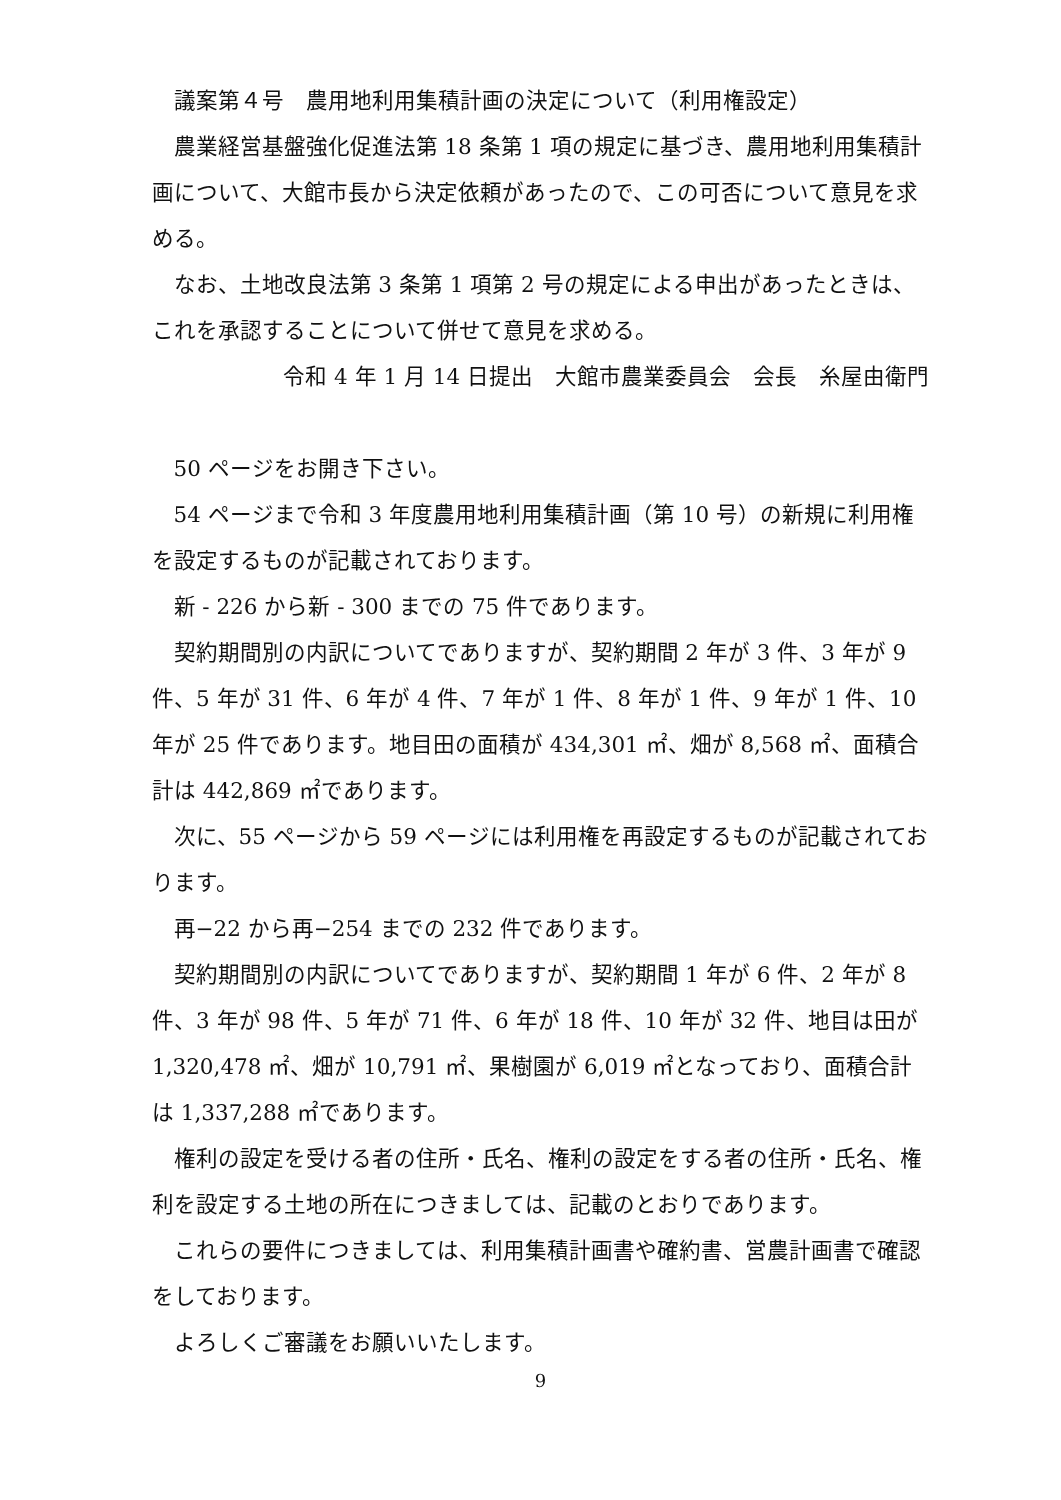議案第４号　農用地利用集積計画の決定について（利用権設定）
農業経営基盤強化促進法第 18 条第 1 項の規定に基づき、農用地利用集積計画について、大館市長から決定依頼があったので、この可否について意見を求める。
なお、土地改良法第 3 条第 1 項第 2 号の規定による申出があったときは、これを承認することについて併せて意見を求める。
令和 4 年 1 月 14 日提出　大館市農業委員会　会長　糸屋由衛門
50 ページをお開き下さい。
54 ページまで令和 3 年度農用地利用集積計画（第 10 号）の新規に利用権を設定するものが記載されております。
新 - 226 から新 - 300 までの 75 件であります。
契約期間別の内訳についてでありますが、契約期間 2 年が 3 件、3 年が 9 件、5 年が 31 件、6 年が 4 件、7 年が 1 件、8 年が 1 件、9 年が 1 件、10 年が 25 件であります。地目田の面積が 434,301 ㎡、畑が 8,568 ㎡、面積合計は 442,869 ㎡であります。
次に、55 ページから 59 ページには利用権を再設定するものが記載されております。
再−22 から再−254 までの 232 件であります。
契約期間別の内訳についてでありますが、契約期間 1 年が 6 件、2 年が 8 件、3 年が 98 件、5 年が 71 件、6 年が 18 件、10 年が 32 件、地目は田が 1,320,478 ㎡、畑が 10,791 ㎡、果樹園が 6,019 ㎡となっており、面積合計は 1,337,288 ㎡であります。
権利の設定を受ける者の住所・氏名、権利の設定をする者の住所・氏名、権利を設定する土地の所在につきましては、記載のとおりであります。
これらの要件につきましては、利用集積計画書や確約書、営農計画書で確認をしております。
よろしくご審議をお願いいたします。
9